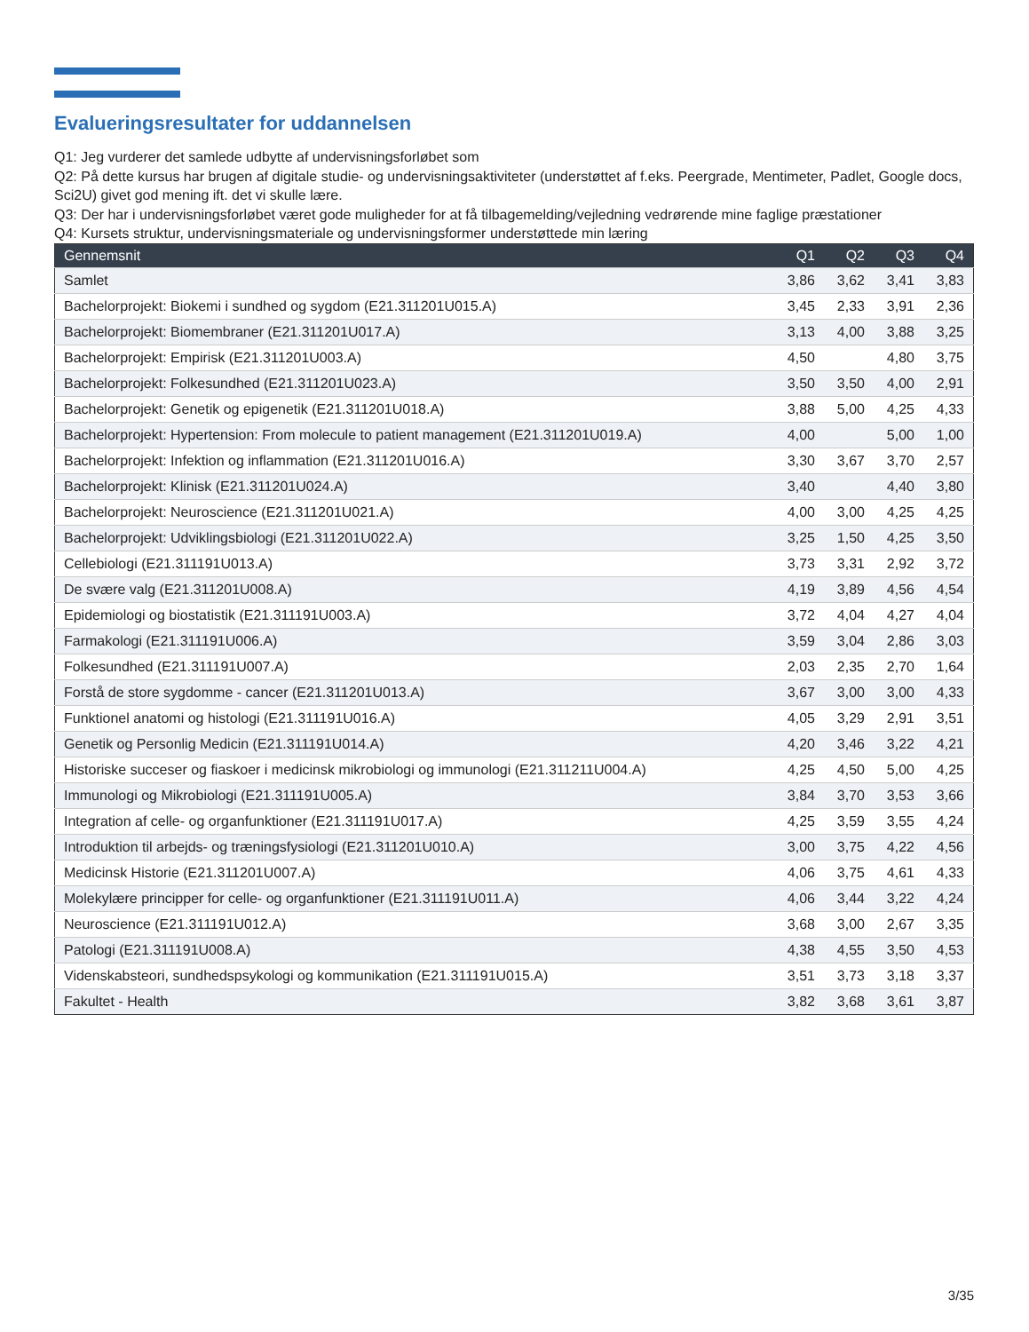Evalueringsresultater for uddannelsen
Q1: Jeg vurderer det samlede udbytte af undervisningsforløbet som
Q2: På dette kursus har brugen af digitale studie- og undervisningsaktiviteter (understøttet af f.eks. Peergrade, Mentimeter, Padlet, Google docs, Sci2U) givet god mening ift. det vi skulle lære.
Q3: Der har i undervisningsforløbet været gode muligheder for at få tilbagemelding/vejledning vedrørende mine faglige præstationer
Q4: Kursets struktur, undervisningsmateriale og undervisningsformer understøttede min læring
| Gennemsnit | Q1 | Q2 | Q3 | Q4 |
| --- | --- | --- | --- | --- |
| Samlet | 3,86 | 3,62 | 3,41 | 3,83 |
| Bachelorprojekt: Biokemi i sundhed og sygdom (E21.311201U015.A) | 3,45 | 2,33 | 3,91 | 2,36 |
| Bachelorprojekt: Biomembraner (E21.311201U017.A) | 3,13 | 4,00 | 3,88 | 3,25 |
| Bachelorprojekt: Empirisk (E21.311201U003.A) | 4,50 | | 4,80 | 3,75 |
| Bachelorprojekt: Folkesundhed (E21.311201U023.A) | 3,50 | 3,50 | 4,00 | 2,91 |
| Bachelorprojekt: Genetik og epigenetik (E21.311201U018.A) | 3,88 | 5,00 | 4,25 | 4,33 |
| Bachelorprojekt: Hypertension: From molecule to patient management (E21.311201U019.A) | 4,00 | | 5,00 | 1,00 |
| Bachelorprojekt: Infektion og inflammation (E21.311201U016.A) | 3,30 | 3,67 | 3,70 | 2,57 |
| Bachelorprojekt: Klinisk (E21.311201U024.A) | 3,40 | | 4,40 | 3,80 |
| Bachelorprojekt: Neuroscience (E21.311201U021.A) | 4,00 | 3,00 | 4,25 | 4,25 |
| Bachelorprojekt: Udviklingsbiologi (E21.311201U022.A) | 3,25 | 1,50 | 4,25 | 3,50 |
| Cellebiologi (E21.311191U013.A) | 3,73 | 3,31 | 2,92 | 3,72 |
| De svære valg (E21.311201U008.A) | 4,19 | 3,89 | 4,56 | 4,54 |
| Epidemiologi og biostatistik (E21.311191U003.A) | 3,72 | 4,04 | 4,27 | 4,04 |
| Farmakologi (E21.311191U006.A) | 3,59 | 3,04 | 2,86 | 3,03 |
| Folkesundhed (E21.311191U007.A) | 2,03 | 2,35 | 2,70 | 1,64 |
| Forstå de store sygdomme - cancer (E21.311201U013.A) | 3,67 | 3,00 | 3,00 | 4,33 |
| Funktionel anatomi og histologi (E21.311191U016.A) | 4,05 | 3,29 | 2,91 | 3,51 |
| Genetik og Personlig Medicin (E21.311191U014.A) | 4,20 | 3,46 | 3,22 | 4,21 |
| Historiske succeser og fiaskoer i medicinsk mikrobiologi og immunologi (E21.311211U004.A) | 4,25 | 4,50 | 5,00 | 4,25 |
| Immunologi og Mikrobiologi (E21.311191U005.A) | 3,84 | 3,70 | 3,53 | 3,66 |
| Integration af celle- og organfunktioner (E21.311191U017.A) | 4,25 | 3,59 | 3,55 | 4,24 |
| Introduktion til arbejds- og træningsfysiologi (E21.311201U010.A) | 3,00 | 3,75 | 4,22 | 4,56 |
| Medicinsk Historie (E21.311201U007.A) | 4,06 | 3,75 | 4,61 | 4,33 |
| Molekylære principper for celle- og organfunktioner (E21.311191U011.A) | 4,06 | 3,44 | 3,22 | 4,24 |
| Neuroscience (E21.311191U012.A) | 3,68 | 3,00 | 2,67 | 3,35 |
| Patologi (E21.311191U008.A) | 4,38 | 4,55 | 3,50 | 4,53 |
| Videnskabsteori, sundhedspsykologi og kommunikation (E21.311191U015.A) | 3,51 | 3,73 | 3,18 | 3,37 |
| Fakultet - Health | 3,82 | 3,68 | 3,61 | 3,87 |
3/35